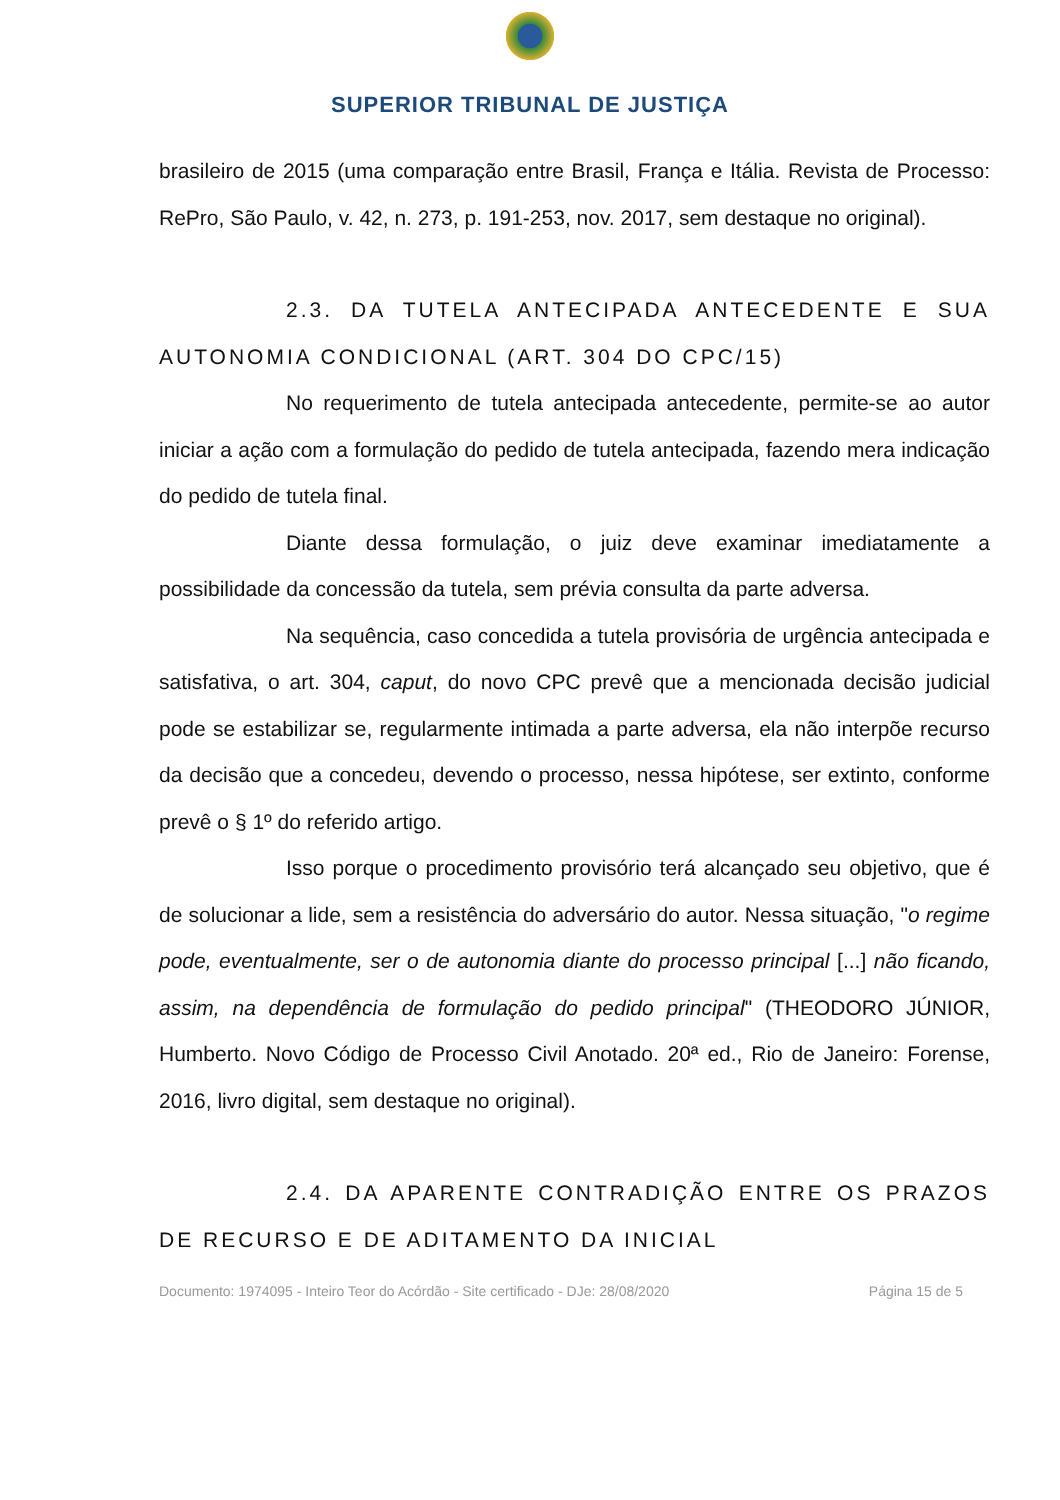SUPERIOR TRIBUNAL DE JUSTIÇA
brasileiro de 2015 (uma comparação entre Brasil, França e Itália. Revista de Processo: RePro, São Paulo, v. 42, n. 273, p. 191-253, nov. 2017, sem destaque no original).
2.3. DA TUTELA ANTECIPADA ANTECEDENTE E SUA AUTONOMIA CONDICIONAL (ART. 304 DO CPC/15)
No requerimento de tutela antecipada antecedente, permite-se ao autor iniciar a ação com a formulação do pedido de tutela antecipada, fazendo mera indicação do pedido de tutela final.
Diante dessa formulação, o juiz deve examinar imediatamente a possibilidade da concessão da tutela, sem prévia consulta da parte adversa.
Na sequência, caso concedida a tutela provisória de urgência antecipada e satisfativa, o art. 304, caput, do novo CPC prevê que a mencionada decisão judicial pode se estabilizar se, regularmente intimada a parte adversa, ela não interpõe recurso da decisão que a concedeu, devendo o processo, nessa hipótese, ser extinto, conforme prevê o § 1º do referido artigo.
Isso porque o procedimento provisório terá alcançado seu objetivo, que é de solucionar a lide, sem a resistência do adversário do autor. Nessa situação, "o regime pode, eventualmente, ser o de autonomia diante do processo principal [...] não ficando, assim, na dependência de formulação do pedido principal" (THEODORO JÚNIOR, Humberto. Novo Código de Processo Civil Anotado. 20ª ed., Rio de Janeiro: Forense, 2016, livro digital, sem destaque no original).
2.4. DA APARENTE CONTRADIÇÃO ENTRE OS PRAZOS DE RECURSO E DE ADITAMENTO DA INICIAL
Documento: 1974095 - Inteiro Teor do Acórdão - Site certificado - DJe: 28/08/2020 Página 15 de 5